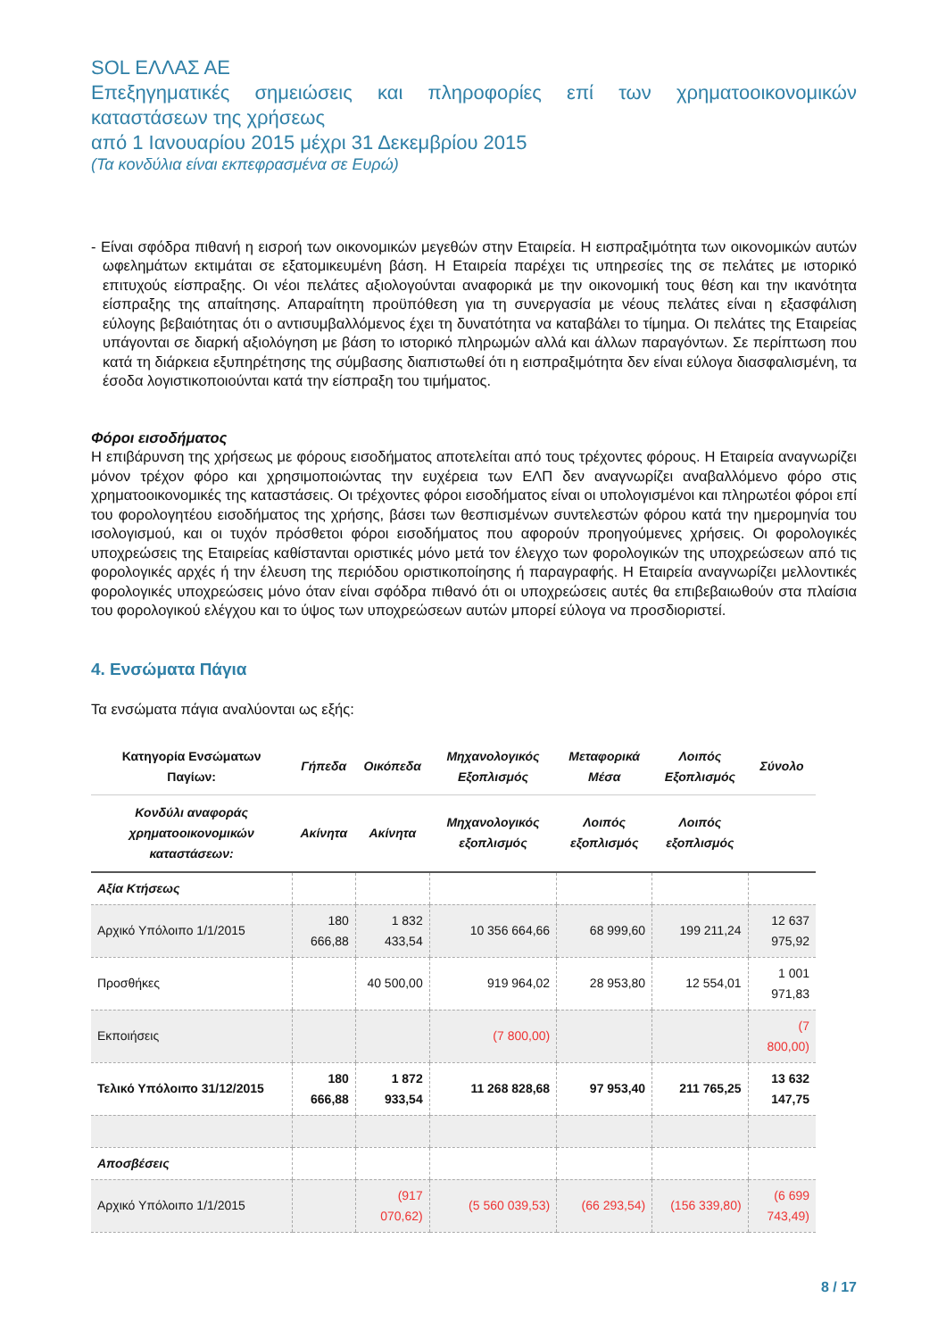SOL ΕΛΛΑΣ ΑΕ
Επεξηγηματικές σημειώσεις και πληροφορίες επί των χρηματοοικονομικών καταστάσεων της χρήσεως
από 1 Ιανουαρίου 2015 μέχρι 31 Δεκεμβρίου 2015
(Τα κονδύλια είναι εκπεφρασμένα σε Ευρώ)
- Είναι σφόδρα πιθανή η εισροή των οικονομικών μεγεθών στην Εταιρεία. Η εισπραξιμότητα των οικονομικών αυτών ωφελημάτων εκτιμάται σε εξατομικευμένη βάση. Η Εταιρεία παρέχει τις υπηρεσίες της σε πελάτες με ιστορικό επιτυχούς είσπραξης. Οι νέοι πελάτες αξιολογούνται αναφορικά με την οικονομική τους θέση και την ικανότητα είσπραξης της απαίτησης. Απαραίτητη προϋπόθεση για τη συνεργασία με νέους πελάτες είναι η εξασφάλιση εύλογης βεβαιότητας ότι ο αντισυμβαλλόμενος έχει τη δυνατότητα να καταβάλει το τίμημα. Οι πελάτες της Εταιρείας υπάγονται σε διαρκή αξιολόγηση με βάση το ιστορικό πληρωμών αλλά και άλλων παραγόντων. Σε περίπτωση που κατά τη διάρκεια εξυπηρέτησης της σύμβασης διαπιστωθεί ότι η εισπραξιμότητα δεν είναι εύλογα διασφαλισμένη, τα έσοδα λογιστικοποιούνται κατά την είσπραξη του τιμήματος.
Φόροι εισοδήματος
Η επιβάρυνση της χρήσεως με φόρους εισοδήματος αποτελείται από τους τρέχοντες φόρους. Η Εταιρεία αναγνωρίζει μόνον τρέχον φόρο και χρησιμοποιώντας την ευχέρεια των ΕΛΠ δεν αναγνωρίζει αναβαλλόμενο φόρο στις χρηματοοικονομικές της καταστάσεις. Οι τρέχοντες φόροι εισοδήματος είναι οι υπολογισμένοι και πληρωτέοι φόροι επί του φορολογητέου εισοδήματος της χρήσης, βάσει των θεσπισμένων συντελεστών φόρου κατά την ημερομηνία του ισολογισμού, και οι τυχόν πρόσθετοι φόροι εισοδήματος που αφορούν προηγούμενες χρήσεις. Οι φορολογικές υποχρεώσεις της Εταιρείας καθίστανται οριστικές μόνο μετά τον έλεγχο των φορολογικών της υποχρεώσεων από τις φορολογικές αρχές ή την έλευση της περιόδου οριστικοποίησης ή παραγραφής. Η Εταιρεία αναγνωρίζει μελλοντικές φορολογικές υποχρεώσεις μόνο όταν είναι σφόδρα πιθανό ότι οι υποχρεώσεις αυτές θα επιβεβαιωθούν στα πλαίσια του φορολογικού ελέγχου και το ύψος των υποχρεώσεων αυτών μπορεί εύλογα να προσδιοριστεί.
4. Ενσώματα Πάγια
Τα ενσώματα πάγια αναλύονται ως εξής:
| Κατηγορία Ενσώματων Παγίων: | Γήπεδα | Οικόπεδα | Μηχανολογικός Εξοπλισμός | Μεταφορικά Μέσα | Λοιπός Εξοπλισμός | Σύνολο |
| --- | --- | --- | --- | --- | --- | --- |
| Κονδύλι αναφοράς χρηματοοικονομικών καταστάσεων: | Ακίνητα | Ακίνητα | Μηχανολογικός εξοπλισμός | Λοιπός εξοπλισμός | Λοιπός εξοπλισμός | |
| Αξία Κτήσεως | | | | | | |
| Αρχικό Υπόλοιπο 1/1/2015 | 180 666,88 | 1 832 433,54 | 10 356 664,66 | 68 999,60 | 199 211,24 | 12 637 975,92 |
| Προσθήκες | | 40 500,00 | 919 964,02 | 28 953,80 | 12 554,01 | 1 001 971,83 |
| Εκποιήσεις | | | (7 800,00) | | | (7 800,00) |
| Τελικό Υπόλοιπο 31/12/2015 | 180 666,88 | 1 872 933,54 | 11 268 828,68 | 97 953,40 | 211 765,25 | 13 632 147,75 |
| Αποσβέσεις | | | | | | |
| Αρχικό Υπόλοιπο 1/1/2015 | | (917 070,62) | (5 560 039,53) | (66 293,54) | (156 339,80) | (6 699 743,49) |
8 / 17